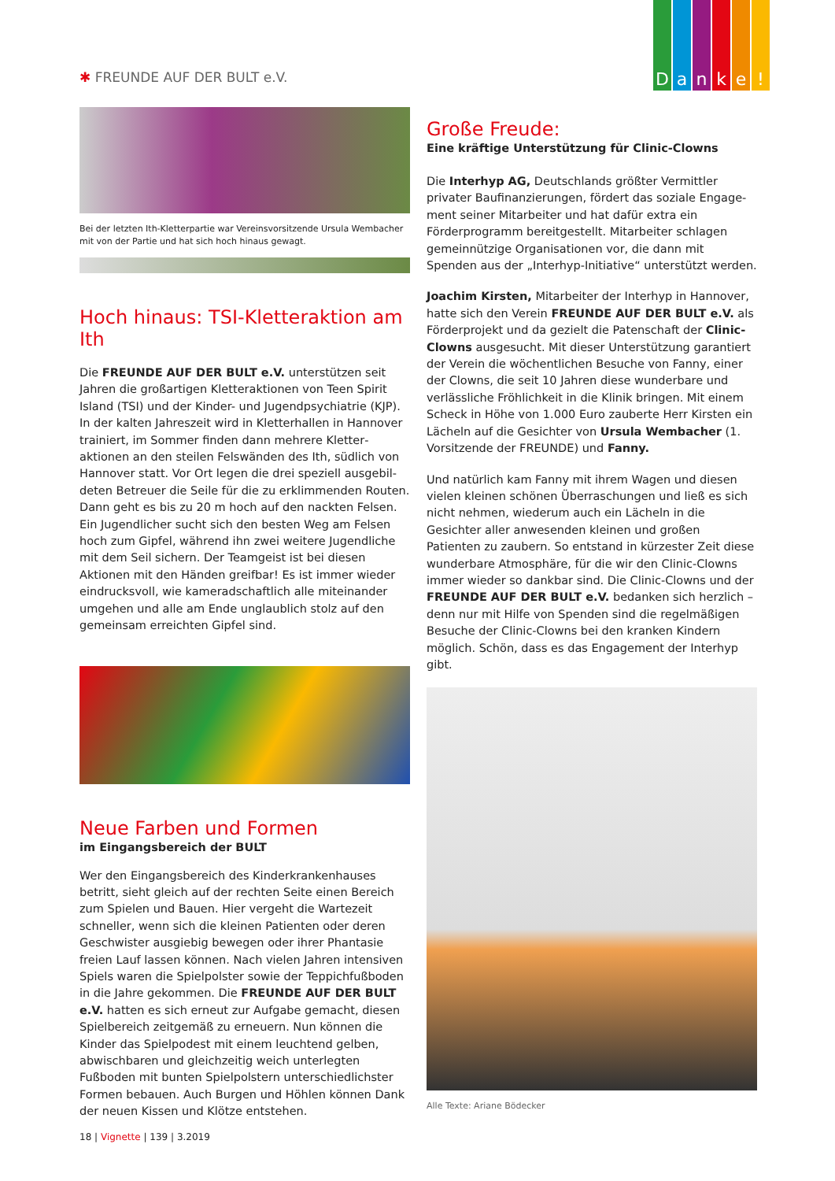D a n k e !
✱ FREUNDE AUF DER BULT e.V.
Bei der letzten Ith-Kletterpartie war Vereinsvorsitzende Ursula Wembacher mit von der Partie und hat sich hoch hinaus gewagt.
Hoch hinaus: TSI-Kletteraktion am Ith
Die FREUNDE AUF DER BULT e.V. unterstützen seit Jahren die großartigen Kletteraktionen von Teen Spirit Island (TSI) und der Kinder- und Jugendpsychiatrie (KJP). In der kalten Jahreszeit wird in Kletterhallen in Hannover trainiert, im Sommer finden dann mehrere Kletter­aktionen an den steilen Felswänden des Ith, südlich von Hannover statt. Vor Ort legen die drei speziell ausgebil­deten Betreuer die Seile für die zu erklimmenden Routen. Dann geht es bis zu 20 m hoch auf den nackten Felsen. Ein Jugendlicher sucht sich den besten Weg am Felsen hoch zum Gipfel, während ihn zwei weitere Jugendliche mit dem Seil sichern. Der Teamgeist ist bei diesen Aktionen mit den Händen greifbar! Es ist immer wieder eindrucksvoll, wie kameradschaftlich alle miteinander umgehen und alle am Ende unglaublich stolz auf den gemeinsam erreichten Gipfel sind.
Neue Farben und Formen
im Eingangsbereich der BULT
Wer den Eingangsbereich des Kinderkrankenhauses betritt, sieht gleich auf der rechten Seite einen Bereich zum Spielen und Bauen. Hier vergeht die Wartezeit schneller, wenn sich die kleinen Patienten oder deren Geschwister ausgiebig bewegen oder ihrer Phantasie freien Lauf lassen können. Nach vielen Jahren intensiven Spiels waren die Spielpolster sowie der Teppichfußboden in die Jahre gekommen. Die FREUNDE AUF DER BULT e.V. hatten es sich erneut zur Aufgabe gemacht, diesen Spielbereich zeitgemäß zu erneuern. Nun können die Kinder das Spielpodest mit einem leuchtend gelben, abwischbaren und gleichzeitig weich unterlegten Fußboden mit bunten Spielpolstern unterschiedlichster Formen bebauen. Auch Burgen und Höhlen können Dank der neuen Kissen und Klötze entstehen.
Große Freude:
Eine kräftige Unterstützung für Clinic-Clowns
Die Interhyp AG, Deutschlands größter Vermittler privater Baufinanzierungen, fördert das soziale Engage­ment seiner Mitarbeiter und hat dafür extra ein Förderprogramm bereitgestellt. Mitarbeiter schlagen gemeinnützige Organisationen vor, die dann mit Spenden aus der „Interhyp-Initiative“ unterstützt werden.
Joachim Kirsten, Mitarbeiter der Interhyp in Hannover, hatte sich den Verein FREUNDE AUF DER BULT e.V. als Förderprojekt und da gezielt die Patenschaft der Clinic-Clowns ausgesucht. Mit dieser Unterstützung garantiert der Verein die wöchentlichen Besuche von Fanny, einer der Clowns, die seit 10 Jahren diese wunderbare und verlässliche Fröhlichkeit in die Klinik bringen. Mit einem Scheck in Höhe von 1.000 Euro zauberte Herr Kirsten ein Lächeln auf die Gesichter von Ursula Wembacher (1. Vorsitzende der FREUNDE) und Fanny.
Und natürlich kam Fanny mit ihrem Wagen und diesen vielen kleinen schönen Überraschungen und ließ es sich nicht nehmen, wiederum auch ein Lächeln in die Gesichter aller anwesenden kleinen und großen Patienten zu zaubern. So entstand in kürzester Zeit diese wunder­bare Atmosphäre, für die wir den Clinic-Clowns immer wieder so dankbar sind. Die Clinic-Clowns und der FREUNDE AUF DER BULT e.V. bedanken sich herzlich – denn nur mit Hilfe von Spenden sind die regelmäßigen Besuche der Clinic-Clowns bei den kranken Kindern möglich. Schön, dass es das Engagement der Interhyp gibt.
Alle Texte: Ariane Bödecker
18 | Vignette | 139 | 3.2019